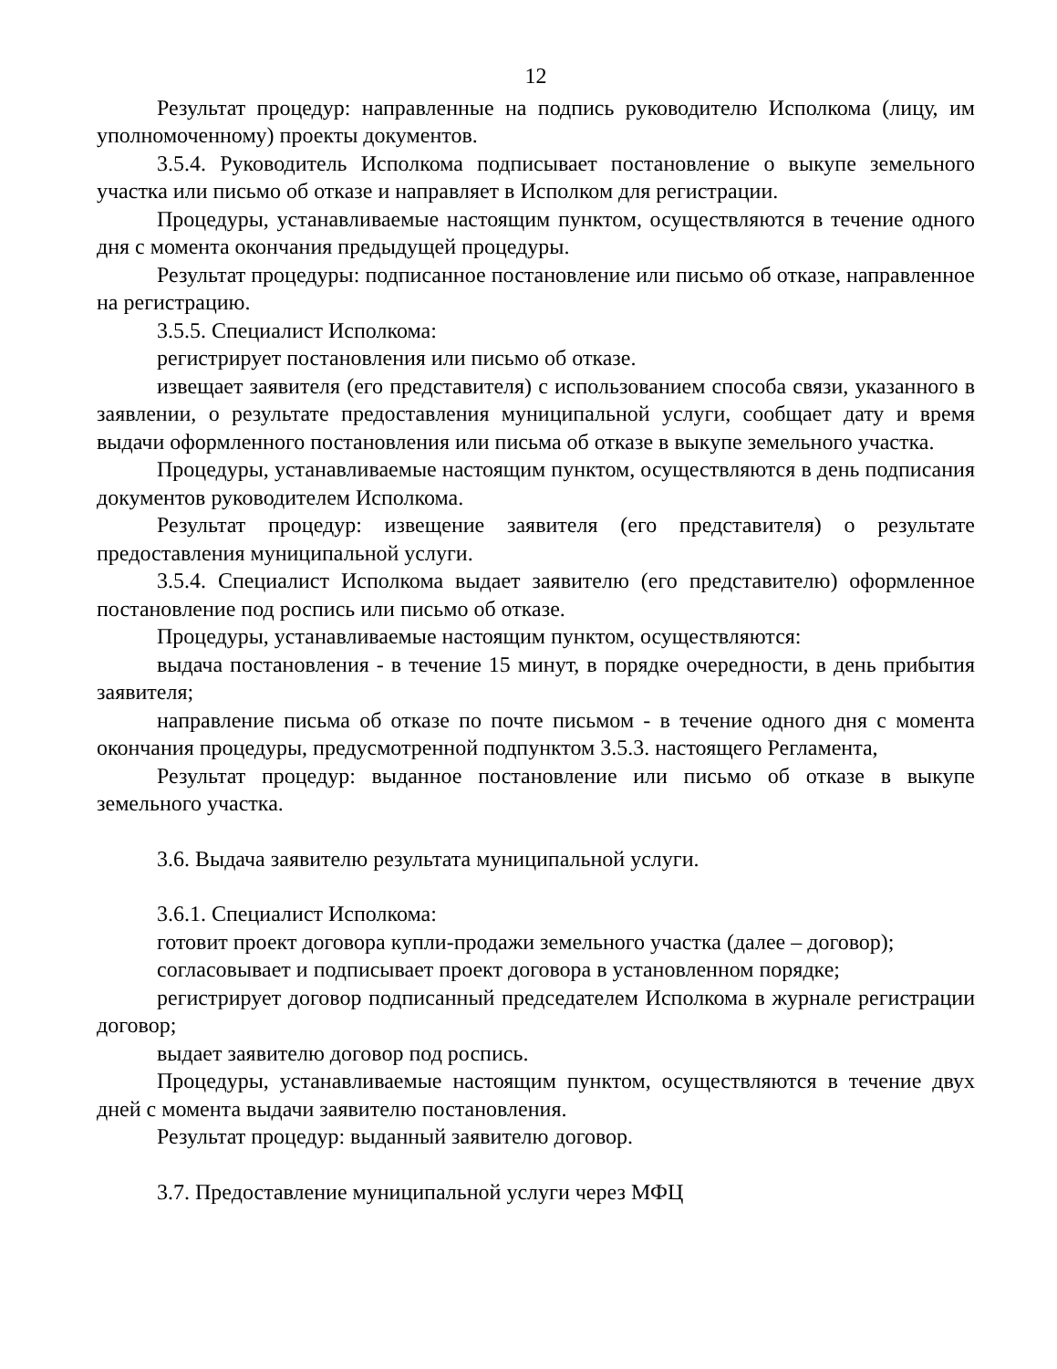12
Результат процедур: направленные на подпись руководителю Исполкома (лицу, им уполномоченному) проекты документов.
3.5.4. Руководитель Исполкома подписывает постановление о выкупе земельного участка или письмо об отказе и направляет в Исполком для регистрации.
Процедуры, устанавливаемые настоящим пунктом, осуществляются в течение одного дня с момента окончания предыдущей процедуры.
Результат процедуры: подписанное постановление или письмо об отказе, направленное на регистрацию.
3.5.5. Специалист Исполкома:
регистрирует постановления или письмо об отказе.
извещает заявителя (его представителя) с использованием способа связи, указанного в заявлении, о результате предоставления муниципальной услуги, сообщает дату и время выдачи оформленного постановления или письма об отказе в выкупе земельного участка.
Процедуры, устанавливаемые настоящим пунктом, осуществляются в день подписания документов руководителем Исполкома.
Результат процедур: извещение заявителя (его представителя) о результате предоставления муниципальной услуги.
3.5.4. Специалист Исполкома выдает заявителю (его представителю) оформленное постановление под роспись или письмо об отказе.
Процедуры, устанавливаемые настоящим пунктом, осуществляются:
выдача постановления - в течение 15 минут, в порядке очередности, в день прибытия заявителя;
направление письма об отказе по почте письмом - в течение одного дня с момента окончания процедуры, предусмотренной подпунктом 3.5.3. настоящего Регламента,
Результат процедур: выданное постановление или письмо об отказе в выкупе земельного участка.
3.6. Выдача заявителю результата муниципальной услуги.
3.6.1. Специалист Исполкома:
готовит проект договора купли-продажи земельного участка (далее – договор);
согласовывает и подписывает проект договора в установленном порядке;
регистрирует договор подписанный председателем Исполкома в журнале регистрации договор;
выдает заявителю договор под роспись.
Процедуры, устанавливаемые настоящим пунктом, осуществляются в течение двух дней с момента выдачи заявителю постановления.
Результат процедур: выданный заявителю договор.
3.7. Предоставление муниципальной услуги через МФЦ